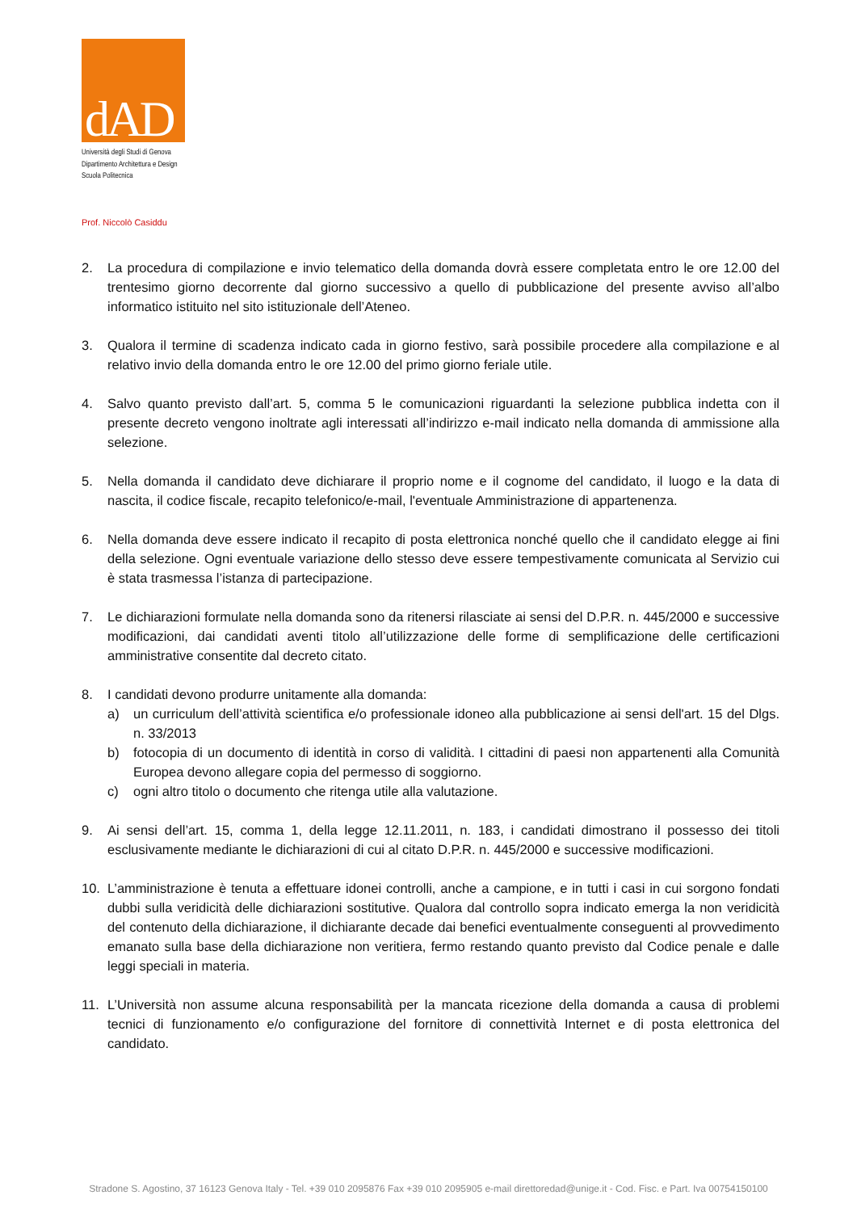dAD
Università degli Studi di Genova
Dipartimento Architettura e Design
Scuola Politecnica
Prof. Niccolò Casiddu
2. La procedura di compilazione e invio telematico della domanda dovrà essere completata entro le ore 12.00 del trentesimo giorno decorrente dal giorno successivo a quello di pubblicazione del presente avviso all’albo informatico istituito nel sito istituzionale dell’Ateneo.
3. Qualora il termine di scadenza indicato cada in giorno festivo, sarà possibile procedere alla compilazione e al relativo invio della domanda entro le ore 12.00 del primo giorno feriale utile.
4. Salvo quanto previsto dall’art. 5, comma 5 le comunicazioni riguardanti la selezione pubblica indetta con il presente decreto vengono inoltrate agli interessati all’indirizzo e-mail indicato nella domanda di ammissione alla selezione.
5. Nella domanda il candidato deve dichiarare il proprio nome e il cognome del candidato, il luogo e la data di nascita, il codice fiscale, recapito telefonico/e-mail, l'eventuale Amministrazione di appartenenza.
6. Nella domanda deve essere indicato il recapito di posta elettronica nonché quello che il candidato elegge ai fini della selezione. Ogni eventuale variazione dello stesso deve essere tempestivamente comunicata al Servizio cui è stata trasmessa l’istanza di partecipazione.
7. Le dichiarazioni formulate nella domanda sono da ritenersi rilasciate ai sensi del D.P.R. n. 445/2000 e successive modificazioni, dai candidati aventi titolo all’utilizzazione delle forme di semplificazione delle certificazioni amministrative consentite dal decreto citato.
8. I candidati devono produrre unitamente alla domanda:
a) un curriculum dell’attività scientifica e/o professionale idoneo alla pubblicazione ai sensi dell'art. 15 del Dlgs. n. 33/2013
b) fotocopia di un documento di identità in corso di validità. I cittadini di paesi non appartenenti alla Comunità Europea devono allegare copia del permesso di soggiorno.
c) ogni altro titolo o documento che ritenga utile alla valutazione.
9. Ai sensi dell’art. 15, comma 1, della legge 12.11.2011, n. 183, i candidati dimostrano il possesso dei titoli esclusivamente mediante le dichiarazioni di cui al citato D.P.R. n. 445/2000 e successive modificazioni.
10. L’amministrazione è tenuta a effettuare idonei controlli, anche a campione, e in tutti i casi in cui sorgono fondati dubbi sulla veridicità delle dichiarazioni sostitutive. Qualora dal controllo sopra indicato emerga la non veridicità del contenuto della dichiarazione, il dichiarante decade dai benefici eventualmente conseguenti al provvedimento emanato sulla base della dichiarazione non veritiera, fermo restando quanto previsto dal Codice penale e dalle leggi speciali in materia.
11. L’Università non assume alcuna responsabilità per la mancata ricezione della domanda a causa di problemi tecnici di funzionamento e/o configurazione del fornitore di connettività Internet e di posta elettronica del candidato.
Stradone S. Agostino, 37 16123 Genova Italy - Tel. +39 010 2095876 Fax +39 010 2095905 e-mail direttoredad@unige.it - Cod. Fisc. e Part. Iva 00754150100